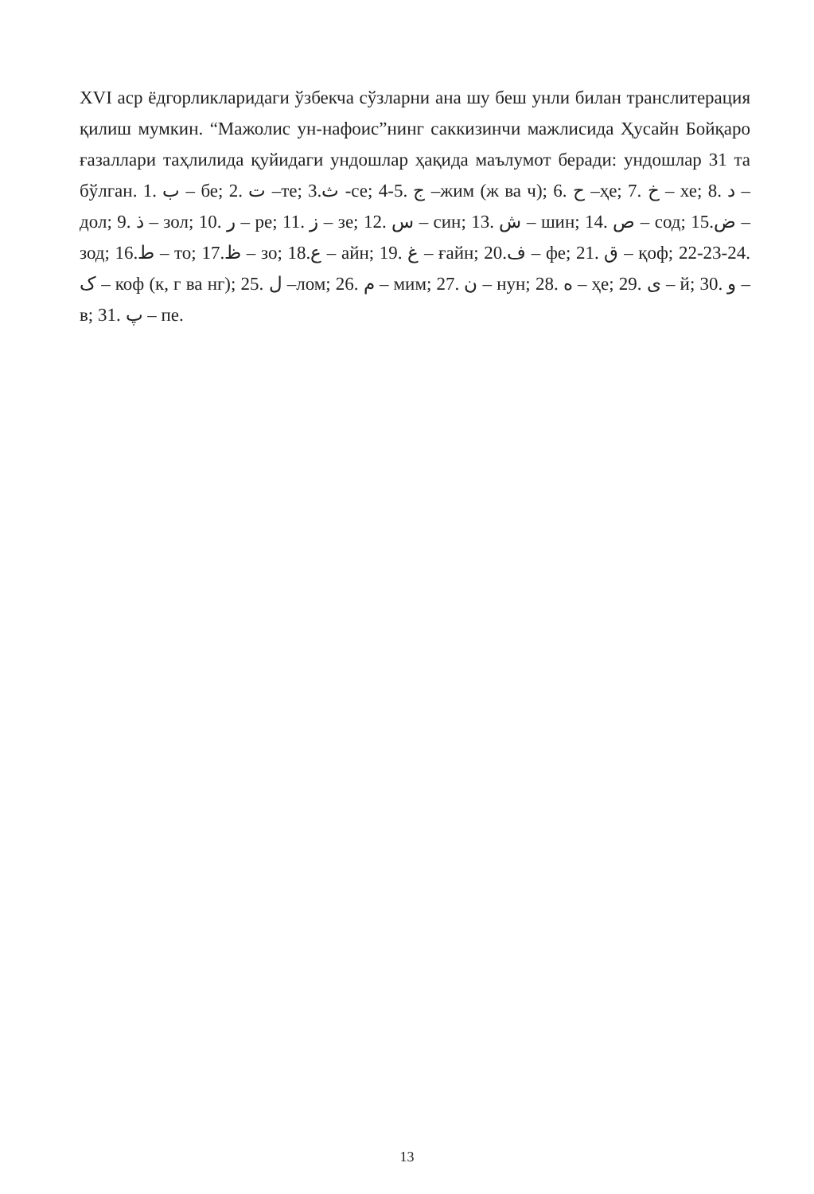XVI аср ёдгорликларидаги ўзбекча сўзларни ана шу беш унли билан транслитерация қилиш мумкин. “Мажолис ун-нафоис”нинг саккизинчи мажлисида Ҳусайн Бойқаро ғазаллари таҳлилида қуйидаги ундошлар ҳақида маълумот беради: ундошлар 31 та бўлган. 1. ب – бе; 2. ت –те; 3.ث -се; 4-5. ج –жим (ж ва ч); 6. ح –ҳе; 7. خ – хе; 8. د – дол; 9. ذ – зол; 10. ر – ре; 11. ز – зе; 12. س – син; 13. ش – шин; 14. ص – сод; 15.ض – зод; 16.ط – то; 17.ظ – зо; 18.ع – айн; 19. غ – ғайн; 20.ف – фе; 21. ق – қоф; 22-23-24. ک – коф (к, г ва нг); 25. ل –лом; 26. م – мим; 27. ن – нун; 28. ه – ҳе; 29. ی – й; 30. و – в; 31. پ – пе.
13